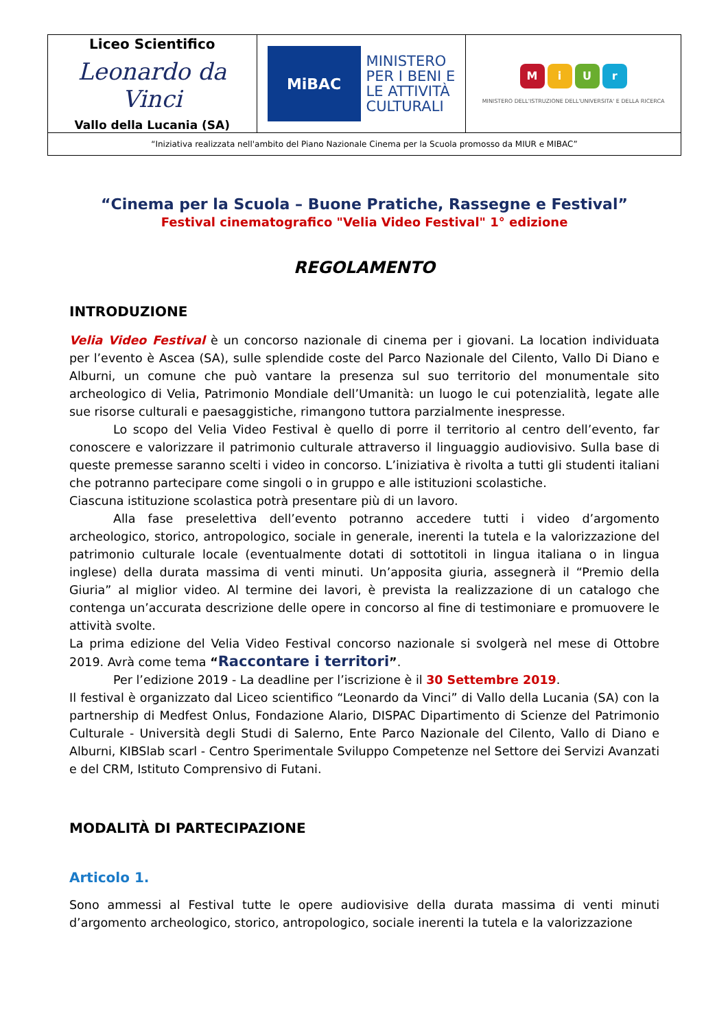| Liceo Scientifico Leonardo da Vinci Vallo della Lucania (SA) | MiBAC MINISTERO PER I BENI E LE ATTIVITÀ CULTURALI | M i U r MINISTERO DELL'ISTRUZIONE DELL'UNIVERSITA' E DELLA RICERCA |
| “Iniziativa realizzata nell'ambito del Piano Nazionale Cinema per la Scuola promosso da MIUR e MIBAC” | | |
“Cinema per la Scuola – Buone Pratiche, Rassegne e Festival”
Festival cinematografico "Velia Video Festival" 1° edizione
REGOLAMENTO
INTRODUZIONE
Velia Video Festival è un concorso nazionale di cinema per i giovani. La location individuata per l’evento è Ascea (SA), sulle splendide coste del Parco Nazionale del Cilento, Vallo Di Diano e Alburni, un comune che può vantare la presenza sul suo territorio del monumentale sito archeologico di Velia, Patrimonio Mondiale dell’Umanità: un luogo le cui potenzialità, legate alle sue risorse culturali e paesaggistiche, rimangono tuttora parzialmente inespresse.
Lo scopo del Velia Video Festival è quello di porre il territorio al centro dell’evento, far conoscere e valorizzare il patrimonio culturale attraverso il linguaggio audiovisivo. Sulla base di queste premesse saranno scelti i video in concorso. L’iniziativa è rivolta a tutti gli studenti italiani che potranno partecipare come singoli o in gruppo e alle istituzioni scolastiche.
Ciascuna istituzione scolastica potrà presentare più di un lavoro.
Alla fase preselettiva dell’evento potranno accedere tutti i video d’argomento archeologico, storico, antropologico, sociale in generale, inerenti la tutela e la valorizzazione del patrimonio culturale locale (eventualmente dotati di sottotitoli in lingua italiana o in lingua inglese) della durata massima di venti minuti. Un’apposita giuria, assegnerà il “Premio della Giuria” al miglior video. Al termine dei lavori, è prevista la realizzazione di un catalogo che contenga un’accurata descrizione delle opere in concorso al fine di testimoniare e promuovere le attività svolte.
La prima edizione del Velia Video Festival concorso nazionale si svolgerà nel mese di Ottobre 2019. Avrà come tema “Raccontare i territori”.
Per l’edizione 2019 - La deadline per l’iscrizione è il 30 Settembre 2019.
Il festival è organizzato dal Liceo scientifico “Leonardo da Vinci” di Vallo della Lucania (SA) con la partnership di Medfest Onlus, Fondazione Alario, DISPAC Dipartimento di Scienze del Patrimonio Culturale - Università degli Studi di Salerno, Ente Parco Nazionale del Cilento, Vallo di Diano e Alburni, KIBSlab scarl - Centro Sperimentale Sviluppo Competenze nel Settore dei Servizi Avanzati e del CRM, Istituto Comprensivo di Futani.
MODALITÀ DI PARTECIPAZIONE
Articolo 1.
Sono ammessi al Festival tutte le opere audiovisive della durata massima di venti minuti d’argomento archeologico, storico, antropologico, sociale inerenti la tutela e la valorizzazione